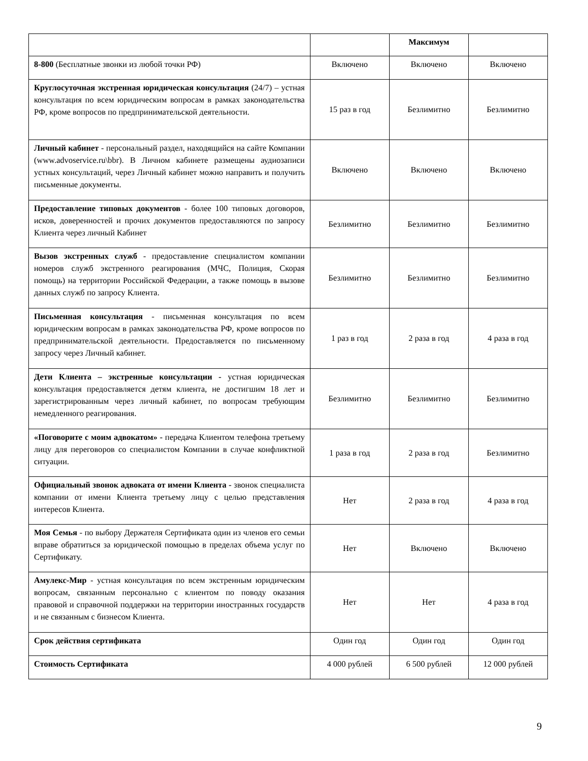| | | Максимум | |
| --- | --- | --- | --- |
| 8-800 (Бесплатные звонки из любой точки РФ) | Включено | Включено | Включено |
| Круглосуточная экстренная юридическая консультация (24/7) – устная консультация по всем юридическим вопросам в рамках законодательства РФ, кроме вопросов по предпринимательской деятельности. | 15 раз в год | Безлимитно | Безлимитно |
| Личный кабинет - персональный раздел, находящийся на сайте Компании (www.advoservice.ru\bbr). В Личном кабинете размещены аудиозаписи устных консультаций, через Личный кабинет можно направить и получить письменные документы. | Включено | Включено | Включено |
| Предоставление типовых документов - более 100 типовых договоров, исков, доверенностей и прочих документов предоставляются по запросу Клиента через личный Кабинет | Безлимитно | Безлимитно | Безлимитно |
| Вызов экстренных служб - предоставление специалистом компании номеров служб экстренного реагирования (МЧС, Полиция, Скорая помощь) на территории Российской Федерации, а также помощь в вызове данных служб по запросу Клиента. | Безлимитно | Безлимитно | Безлимитно |
| Письменная консультация - письменная консультация по всем юридическим вопросам в рамках законодательства РФ, кроме вопросов по предпринимательской деятельности. Предоставляется по письменному запросу через Личный кабинет. | 1 раз в год | 2 раза в год | 4 раза в год |
| Дети Клиента – экстренные консультации - устная юридическая консультация предоставляется детям клиента, не достигшим 18 лет и зарегистрированным через личный кабинет, по вопросам требующим немедленного реагирования. | Безлимитно | Безлимитно | Безлимитно |
| «Поговорите с моим адвокатом» - передача Клиентом телефона третьему лицу для переговоров со специалистом Компании в случае конфликтной ситуации. | 1 раза в год | 2 раза в год | Безлимитно |
| Официальный звонок адвоката от имени Клиента - звонок специалиста компании от имени Клиента третьему лицу с целью представления интересов Клиента. | Нет | 2 раза в год | 4 раза в год |
| Моя Семья - по выбору Держателя Сертификата один из членов его семьи вправе обратиться за юридической помощью в пределах объема услуг по Сертификату. | Нет | Включено | Включено |
| Амулекс-Мир - устная консультация по всем экстренным юридическим вопросам, связанным персонально с клиентом по поводу оказания правовой и справочной поддержки на территории иностранных государств и не связанным с бизнесом Клиента. | Нет | Нет | 4 раза в год |
| Срок действия сертификата | Один год | Один год | Один год |
| Стоимость Сертификата | 4 000 рублей | 6 500 рублей | 12 000 рублей |
9